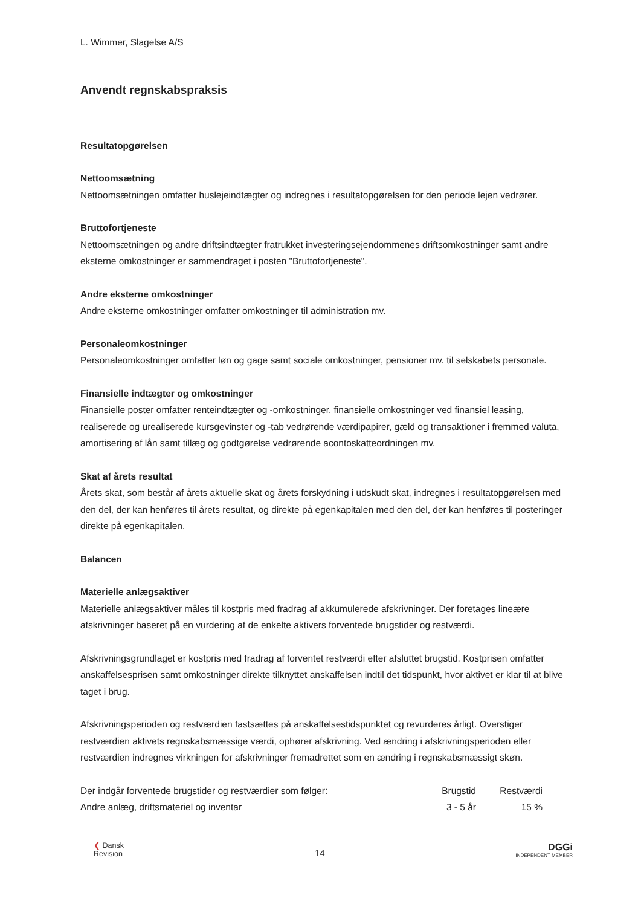L. Wimmer, Slagelse A/S
Anvendt regnskabspraksis
Resultatopgørelsen
Nettoomsætning
Nettoomsætningen omfatter huslejeindtægter og indregnes i resultatopgørelsen for den periode lejen vedrører.
Bruttofortjeneste
Nettoomsætningen og andre driftsindtægter fratrukket investeringsejendommenes driftsomkostninger samt andre eksterne omkostninger er sammendraget i posten "Bruttofortjeneste".
Andre eksterne omkostninger
Andre eksterne omkostninger omfatter omkostninger til administration mv.
Personaleomkostninger
Personaleomkostninger omfatter løn og gage samt sociale omkostninger, pensioner mv. til selskabets personale.
Finansielle indtægter og omkostninger
Finansielle poster omfatter renteindtægter og -omkostninger, finansielle omkostninger ved finansiel leasing, realiserede og urealiserede kursgevinster og -tab vedrørende værdipapirer, gæld og transaktioner i fremmed valuta, amortisering af lån samt tillæg og godtgørelse vedrørende acontoskatteordningen mv.
Skat af årets resultat
Årets skat, som består af årets aktuelle skat og årets forskydning i udskudt skat, indregnes i resultatopgørelsen med den del, der kan henføres til årets resultat, og direkte på egenkapitalen med den del, der kan henføres til posteringer direkte på egenkapitalen.
Balancen
Materielle anlægsaktiver
Materielle anlægsaktiver måles til kostpris med fradrag af akkumulerede afskrivninger. Der foretages lineære afskrivninger baseret på en vurdering af de enkelte aktivers forventede brugstider og restværdi.
Afskrivningsgrundlaget er kostpris med fradrag af forventet restværdi efter afsluttet brugstid. Kostprisen omfatter anskaffelsesprisen samt omkostninger direkte tilknyttet anskaffelsen indtil det tidspunkt, hvor aktivet er klar til at blive taget i brug.
Afskrivningsperioden og restværdien fastsættes på anskaffelsestidspunktet og revurderes årligt. Overstiger restværdien aktivets regnskabsmæssige værdi, ophører afskrivning. Ved ændring i afskrivningsperioden eller restværdien indregnes virkningen for afskrivninger fremadrettet som en ændring i regnskabsmæssigt skøn.
| Der indgår forventede brugstider og restværdier som følger: | Brugstid | Restværdi | |
| Andre anlæg, driftsmateriel og inventar | 3 - 5 år | 15 % | |
❮ Dansk
Revision
14
DGGi
INDEPENDENT MEMBER